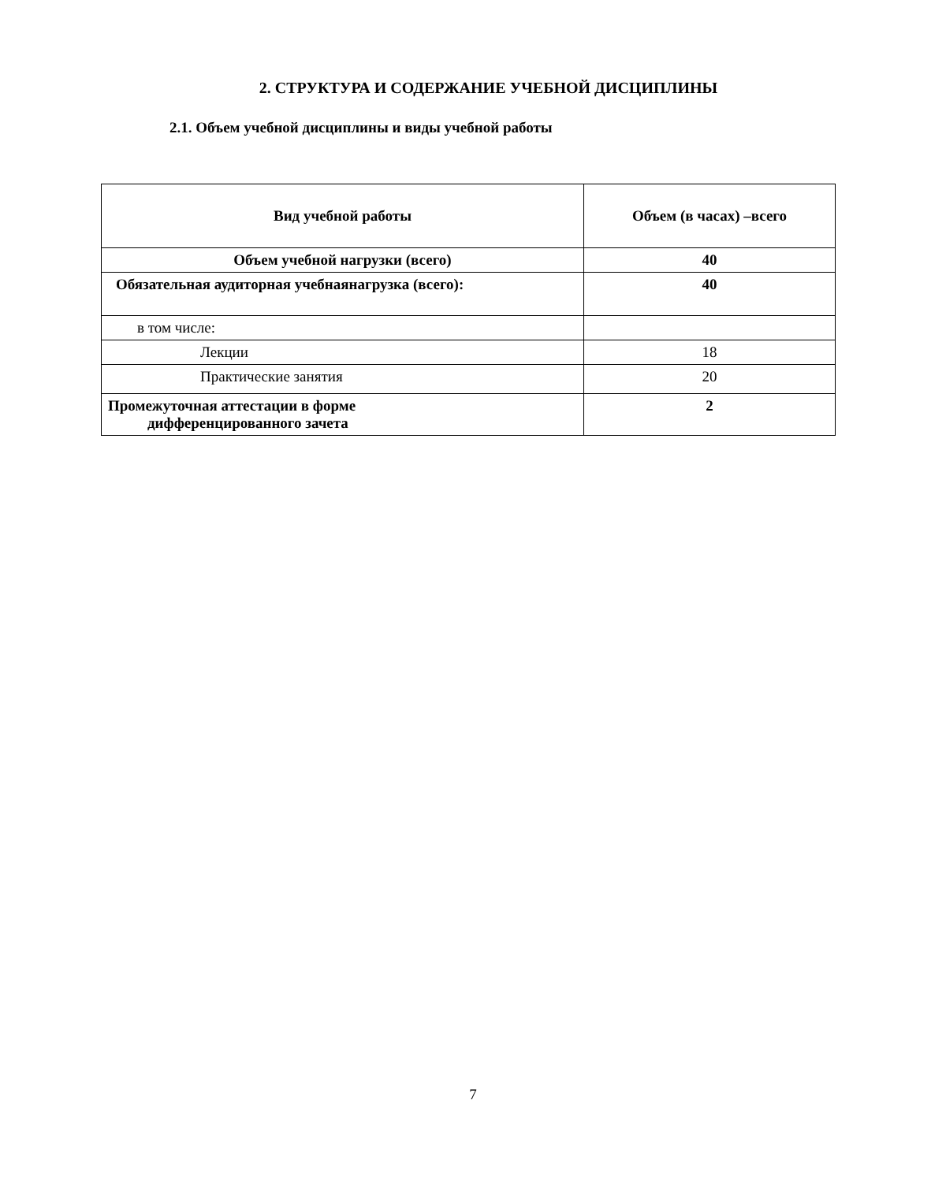2. СТРУКТУРА И СОДЕРЖАНИЕ УЧЕБНОЙ ДИСЦИПЛИНЫ
2.1. Объем учебной дисциплины и виды учебной работы
| Вид учебной работы | Объем (в часах) –всего |
| --- | --- |
| Объем учебной нагрузки (всего) | 40 |
| Обязательная аудиторная учебнаянагрузка (всего): | 40 |
| в том числе: | |
| Лекции | 18 |
| Практические занятия | 20 |
| Промежуточная аттестации в форме дифференцированного зачета | 2 |
7